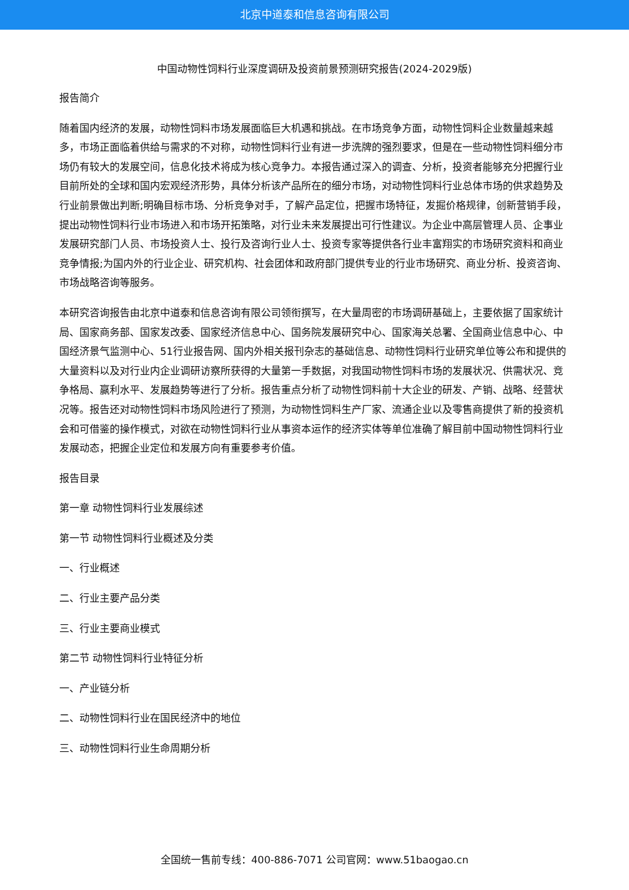北京中道泰和信息咨询有限公司
中国动物性饲料行业深度调研及投资前景预测研究报告(2024-2029版)
报告简介
随着国内经济的发展，动物性饲料市场发展面临巨大机遇和挑战。在市场竞争方面，动物性饲料企业数量越来越多，市场正面临着供给与需求的不对称，动物性饲料行业有进一步洗牌的强烈要求，但是在一些动物性饲料细分市场仍有较大的发展空间，信息化技术将成为核心竞争力。本报告通过深入的调查、分析，投资者能够充分把握行业目前所处的全球和国内宏观经济形势，具体分析该产品所在的细分市场，对动物性饲料行业总体市场的供求趋势及行业前景做出判断;明确目标市场、分析竞争对手，了解产品定位，把握市场特征，发掘价格规律，创新营销手段，提出动物性饲料行业市场进入和市场开拓策略，对行业未来发展提出可行性建议。为企业中高层管理人员、企事业发展研究部门人员、市场投资人士、投行及咨询行业人士、投资专家等提供各行业丰富翔实的市场研究资料和商业竞争情报;为国内外的行业企业、研究机构、社会团体和政府部门提供专业的行业市场研究、商业分析、投资咨询、市场战略咨询等服务。
本研究咨询报告由北京中道泰和信息咨询有限公司领衔撰写，在大量周密的市场调研基础上，主要依据了国家统计局、国家商务部、国家发改委、国家经济信息中心、国务院发展研究中心、国家海关总署、全国商业信息中心、中国经济景气监测中心、51行业报告网、国内外相关报刊杂志的基础信息、动物性饲料行业研究单位等公布和提供的大量资料以及对行业内企业调研访察所获得的大量第一手数据，对我国动物性饲料市场的发展状况、供需状况、竞争格局、赢利水平、发展趋势等进行了分析。报告重点分析了动物性饲料前十大企业的研发、产销、战略、经营状况等。报告还对动物性饲料市场风险进行了预测，为动物性饲料生产厂家、流通企业以及零售商提供了新的投资机会和可借鉴的操作模式，对欲在动物性饲料行业从事资本运作的经济实体等单位准确了解目前中国动物性饲料行业发展动态，把握企业定位和发展方向有重要参考价值。
报告目录
第一章 动物性饲料行业发展综述
第一节 动物性饲料行业概述及分类
一、行业概述
二、行业主要产品分类
三、行业主要商业模式
第二节 动物性饲料行业特征分析
一、产业链分析
二、动物性饲料行业在国民经济中的地位
三、动物性饲料行业生命周期分析
全国统一售前专线：400-886-7071 公司官网：www.51baogao.cn